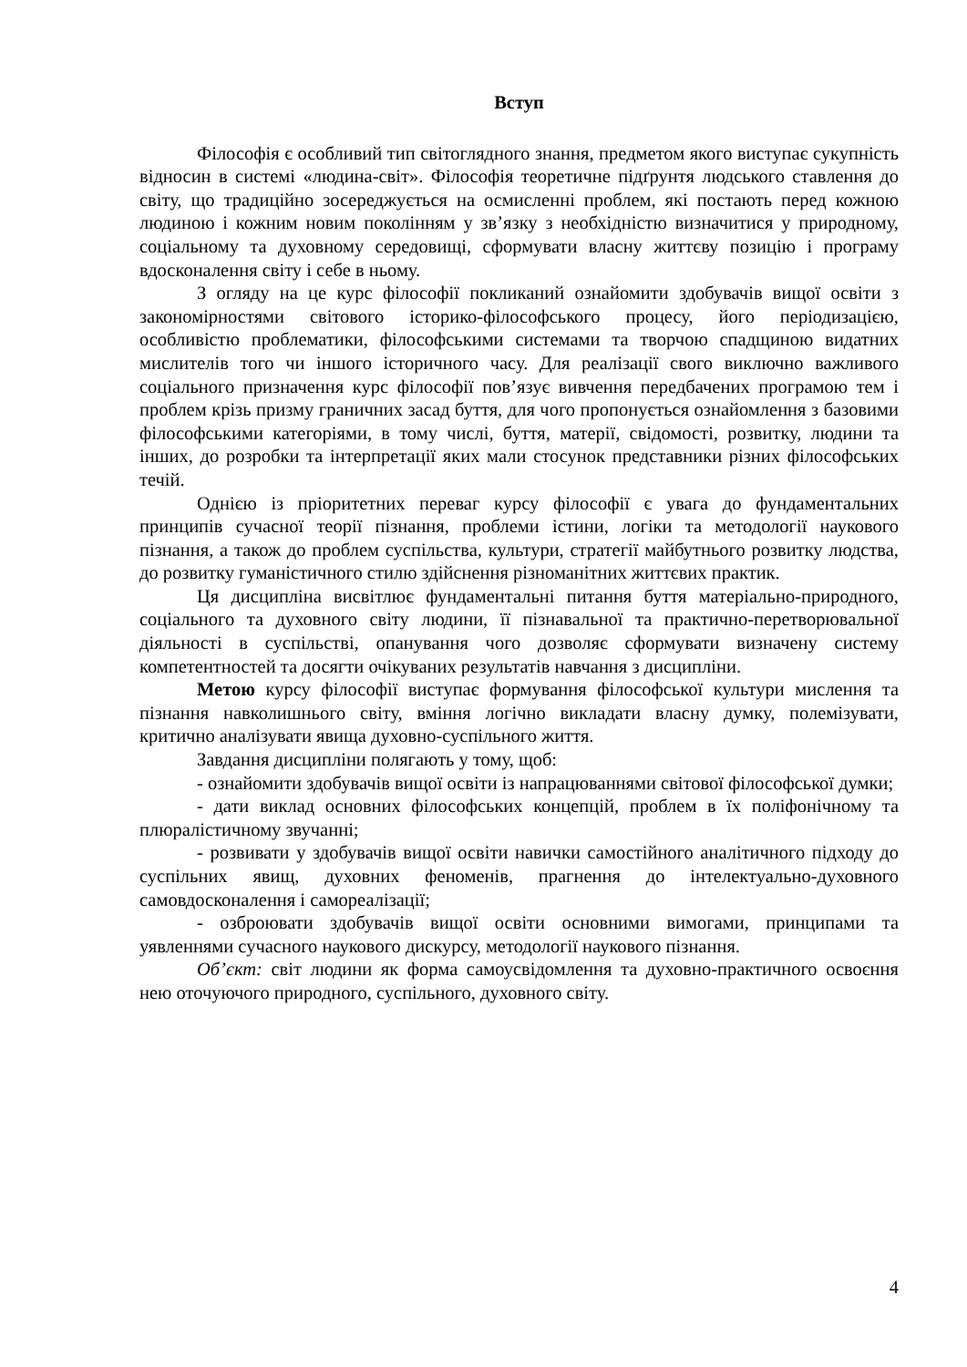Вступ
Філософія є особливий тип світоглядного знання, предметом якого виступає сукупність відносин в системі «людина-світ». Філософія теоретичне підґрунтя людського ставлення до світу, що традиційно зосереджується на осмисленні проблем, які постають перед кожною людиною і кожним новим поколінням у зв’язку з необхідністю визначитися у природному, соціальному та духовному середовищі, сформувати власну життєву позицію і програму вдосконалення світу і себе в ньому.
З огляду на це курс філософії покликаний ознайомити здобувачів вищої освіти з закономірностями світового історико-філософського процесу, його періодизацією, особливістю проблематики, філософськими системами та творчою спадщиною видатних мислителів того чи іншого історичного часу. Для реалізації свого виключно важливого соціального призначення курс філософії пов’язує вивчення передбачених програмою тем і проблем крізь призму граничних засад буття, для чого пропонується ознайомлення з базовими філософськими категоріями, в тому числі, буття, матерії, свідомості, розвитку, людини та інших, до розробки та інтерпретації яких мали стосунок представники різних філософських течій.
Однією із пріоритетних переваг курсу філософії є увага до фундаментальних принципів сучасної теорії пізнання, проблеми істини, логіки та методології наукового пізнання, а також до проблем суспільства, культури, стратегії майбутнього розвитку людства, до розвитку гуманістичного стилю здійснення різноманітних життєвих практик.
Ця дисципліна висвітлює фундаментальні питання буття матеріально-природного, соціального та духовного світу людини, її пізнавальної та практично-перетворювальної діяльності в суспільстві, опанування чого дозволяє сформувати визначену систему компетентностей та досягти очікуваних результатів навчання з дисципліни.
Метою курсу філософії виступає формування філософської культури мислення та пізнання навколишнього світу, вміння логічно викладати власну думку, полемізувати, критично аналізувати явища духовно-суспільного життя.
Завдання дисципліни полягають у тому, щоб:
- ознайомити здобувачів вищої освіти із напрацюваннями світової філософської думки;
- дати виклад основних філософських концепцій, проблем в їх поліфонічному та плюралістичному звучанні;
- розвивати у здобувачів вищої освіти навички самостійного аналітичного підходу до суспільних явищ, духовних феноменів, прагнення до інтелектуально-духовного самовдосконалення і самореалізації;
- озброювати здобувачів вищої освіти основними вимогами, принципами та уявленнями сучасного наукового дискурсу, методології наукового пізнання.
Об’єкт: світ людини як форма самоусвідомлення та духовно-практичного освоєння нею оточуючого природного, суспільного, духовного світу.
4